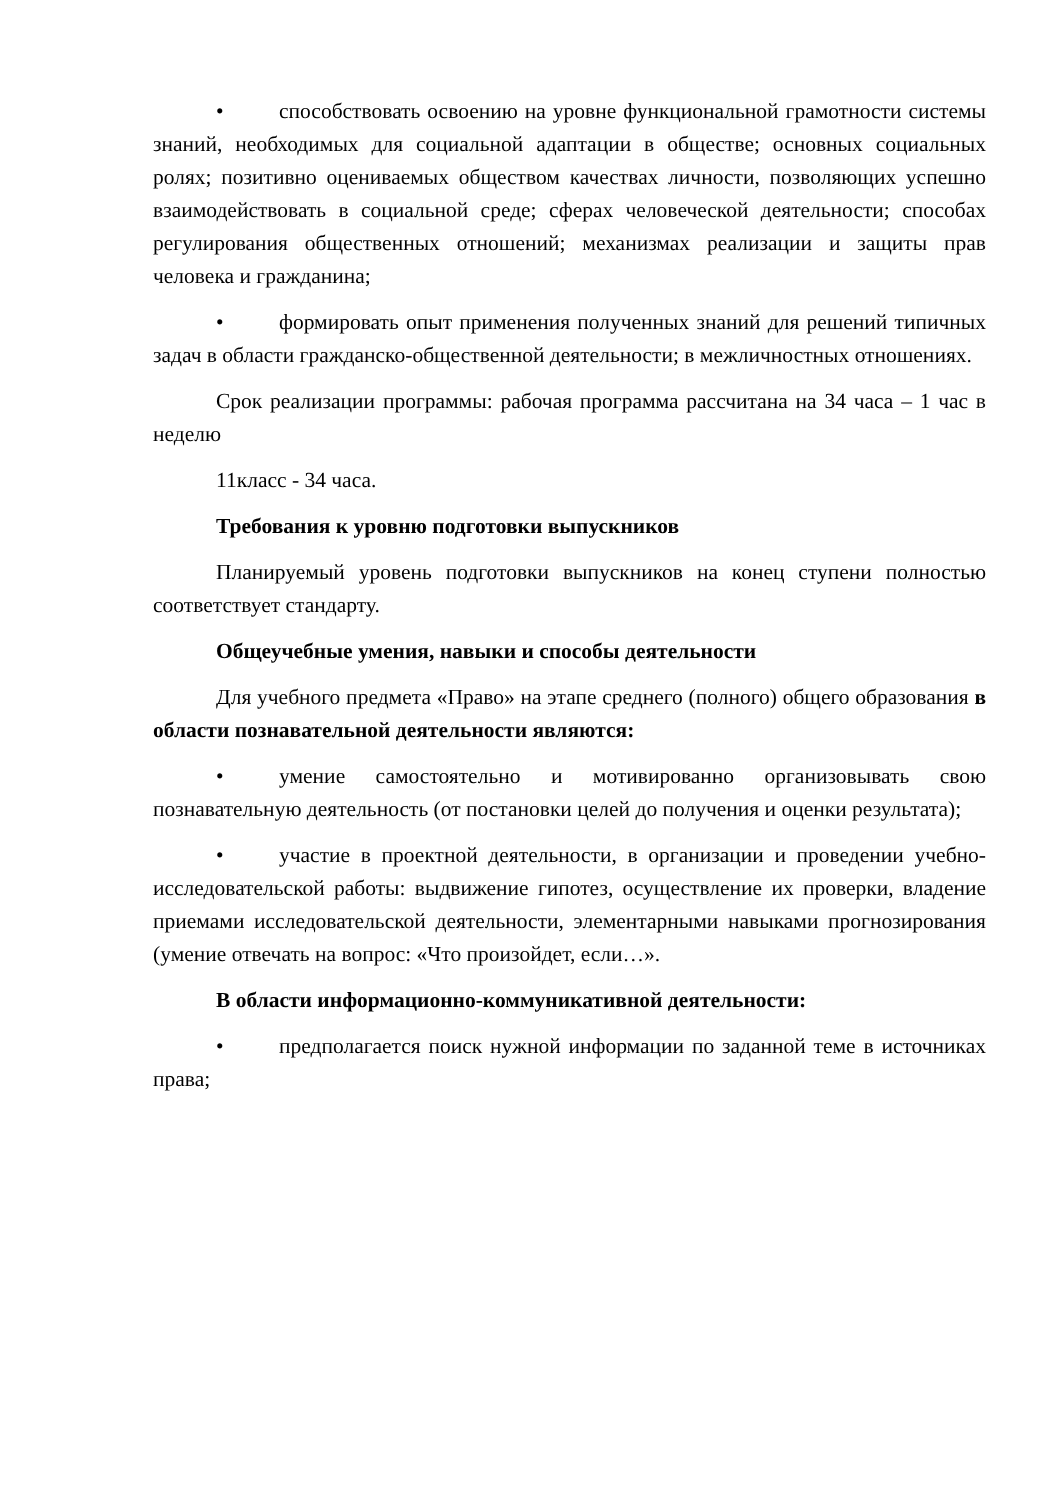• способствовать освоению на уровне функциональной грамотности системы знаний, необходимых для социальной адаптации в обществе; основных социальных ролях; позитивно оцениваемых обществом качествах личности, позволяющих успешно взаимодействовать в социальной среде; сферах человеческой деятельности; способах регулирования общественных отношений; механизмах реализации и защиты прав человека и гражданина;
• формировать опыт применения полученных знаний для решений типичных задач в области гражданско-общественной деятельности; в межличностных отношениях.
Срок реализации программы: рабочая программа рассчитана на 34 часа – 1 час в неделю
11класс - 34 часа.
Требования к уровню подготовки выпускников
Планируемый уровень подготовки выпускников на конец ступени полностью соответствует стандарту.
Общеучебные умения, навыки и способы деятельности
Для учебного предмета «Право» на этапе среднего (полного) общего образования в области познавательной деятельности являются:
• умение самостоятельно и мотивированно организовывать свою познавательную деятельность (от постановки целей до получения и оценки результата);
• участие в проектной деятельности, в организации и проведении учебно-исследовательской работы: выдвижение гипотез, осуществление их проверки, владение приемами исследовательской деятельности, элементарными навыками прогнозирования (умение отвечать на вопрос: «Что произойдет, если…».
В области информационно-коммуникативной деятельности:
• предполагается поиск нужной информации по заданной теме в источниках права;